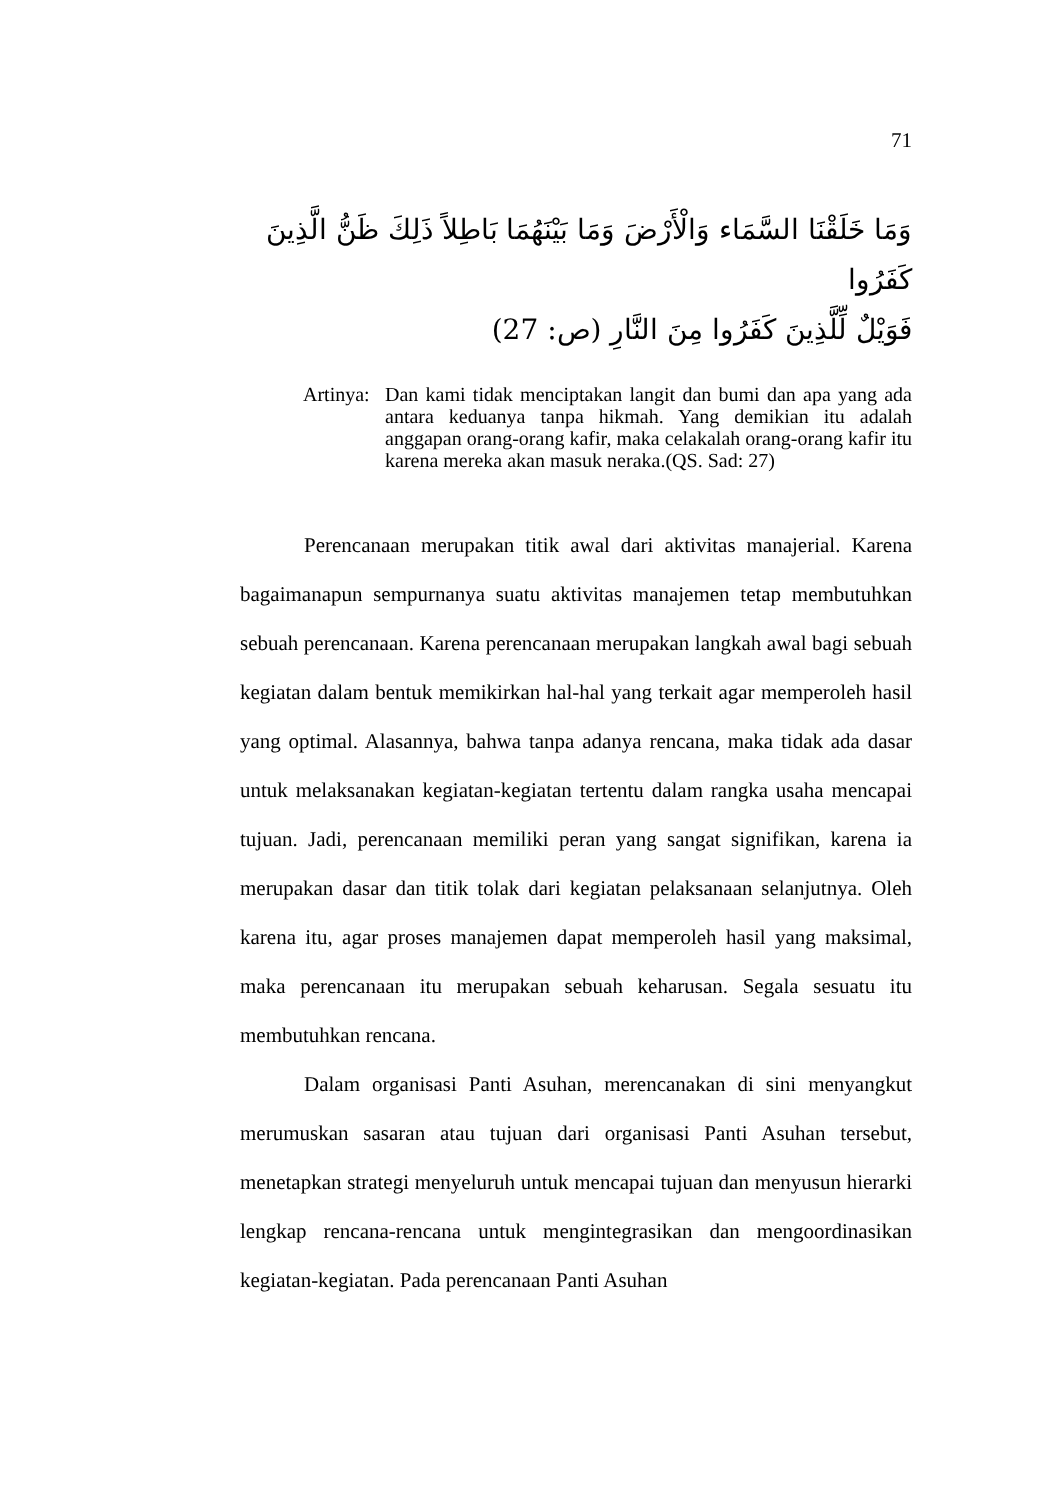71
وَمَا خَلَقْنَا السَّمَاء وَالْأَرْضَ وَمَا بَيْنَهُمَا بَاطِلاً ذَلِكَ ظَنُّ الَّذِينَ كَفَرُوا
فَوَيْلٌ لِّلَّذِينَ كَفَرُوا مِنَ النَّارِ (ص: 27)
Artinya:
Dan kami tidak menciptakan langit dan bumi dan apa yang ada antara keduanya tanpa hikmah. Yang demikian itu adalah anggapan orang-orang kafir, maka celakalah orang-orang kafir itu karena mereka akan masuk neraka.(QS. Sad: 27)
Perencanaan merupakan titik awal dari aktivitas manajerial. Karena bagaimanapun sempurnanya suatu aktivitas manajemen tetap membutuhkan sebuah perencanaan. Karena perencanaan merupakan langkah awal bagi sebuah kegiatan dalam bentuk memikirkan hal-hal yang terkait agar memperoleh hasil yang optimal. Alasannya, bahwa tanpa adanya rencana, maka tidak ada dasar untuk melaksanakan kegiatan-kegiatan tertentu dalam rangka usaha mencapai tujuan. Jadi, perencanaan memiliki peran yang sangat signifikan, karena ia merupakan dasar dan titik tolak dari kegiatan pelaksanaan selanjutnya. Oleh karena itu, agar proses manajemen dapat memperoleh hasil yang maksimal, maka perencanaan itu merupakan sebuah keharusan. Segala sesuatu itu membutuhkan rencana.
Dalam organisasi Panti Asuhan, merencanakan di sini menyangkut merumuskan sasaran atau tujuan dari organisasi Panti Asuhan tersebut, menetapkan strategi menyeluruh untuk mencapai tujuan dan menyusun hierarki lengkap rencana-rencana untuk mengintegrasikan dan mengoordinasikan kegiatan-kegiatan. Pada perencanaan Panti Asuhan